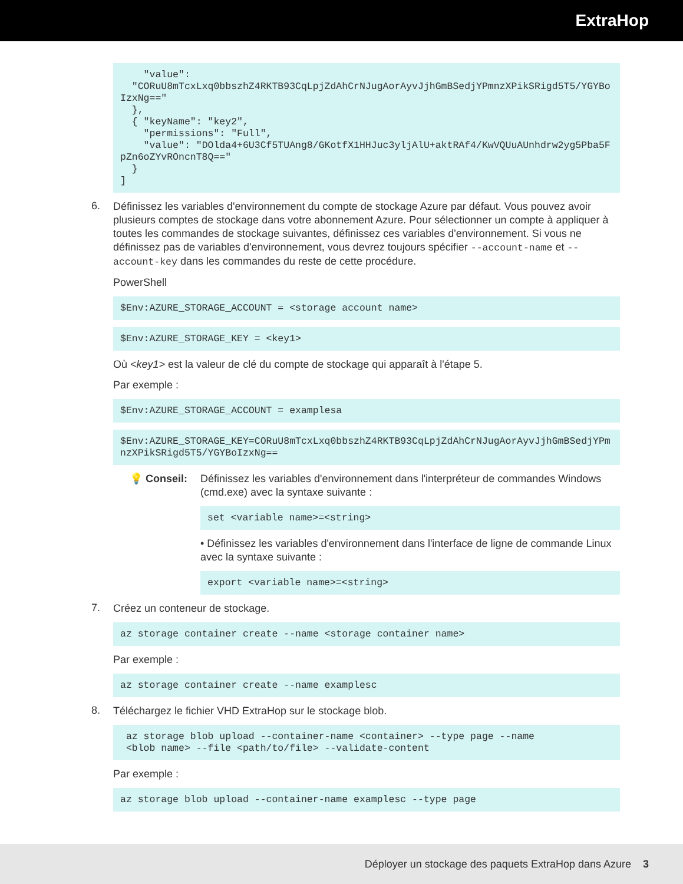ExtraHop
    "value":
  "CORuU8mTcxLxq0bbszhZ4RKTB93CqLpjZdAhCrNJugAorAyvJjhGmBSedjYPmnzXPikSRigd5T5/YGYBoIzxNg=="
  },
  { "keyName": "key2",
    "permissions": "Full",
    "value": "DOlda4+6U3Cf5TUAng8/GKotfX1HHJuc3yljAlU+aktRAf4/KwVQUuAUnhdrw2yg5Pba5FpZn6oZYvROncnT8Q=="
  }
]
6.
Définissez les variables d'environnement du compte de stockage Azure par défaut. Vous pouvez avoir plusieurs comptes de stockage dans votre abonnement Azure. Pour sélectionner un compte à appliquer à toutes les commandes de stockage suivantes, définissez ces variables d'environnement. Si vous ne définissez pas de variables d'environnement, vous devrez toujours spécifier --account-name et --account-key dans les commandes du reste de cette procédure.
PowerShell
$Env:AZURE_STORAGE_ACCOUNT = <storage account name>
$Env:AZURE_STORAGE_KEY = <key1>
Où <key1> est la valeur de clé du compte de stockage qui apparaît à l'étape 5.
Par exemple :
$Env:AZURE_STORAGE_ACCOUNT = examplesa
$Env:AZURE_STORAGE_KEY=CORuU8mTcxLxq0bbszhZ4RKTB93CqLpjZdAhCrNJugAorAyvJjhGmBSedjYPmnzXPikSRigd5T5/YGYBoIzxNg==
💡 Conseil:
Définissez les variables d'environnement dans l'interpréteur de commandes Windows (cmd.exe) avec la syntaxe suivante :
set <variable name>=<string>
• Définissez les variables d'environnement dans l'interface de ligne de commande Linux avec la syntaxe suivante :
export <variable name>=<string>
7.
Créez un conteneur de stockage.
az storage container create --name <storage container name>
Par exemple :
az storage container create --name examplesc
8.
Téléchargez le fichier VHD ExtraHop sur le stockage blob.
 az storage blob upload --container-name <container> --type page --name
 <blob name> --file <path/to/file> --validate-content
Par exemple :
az storage blob upload --container-name examplesc --type page
Déployer un stockage des paquets ExtraHop dans Azure 3